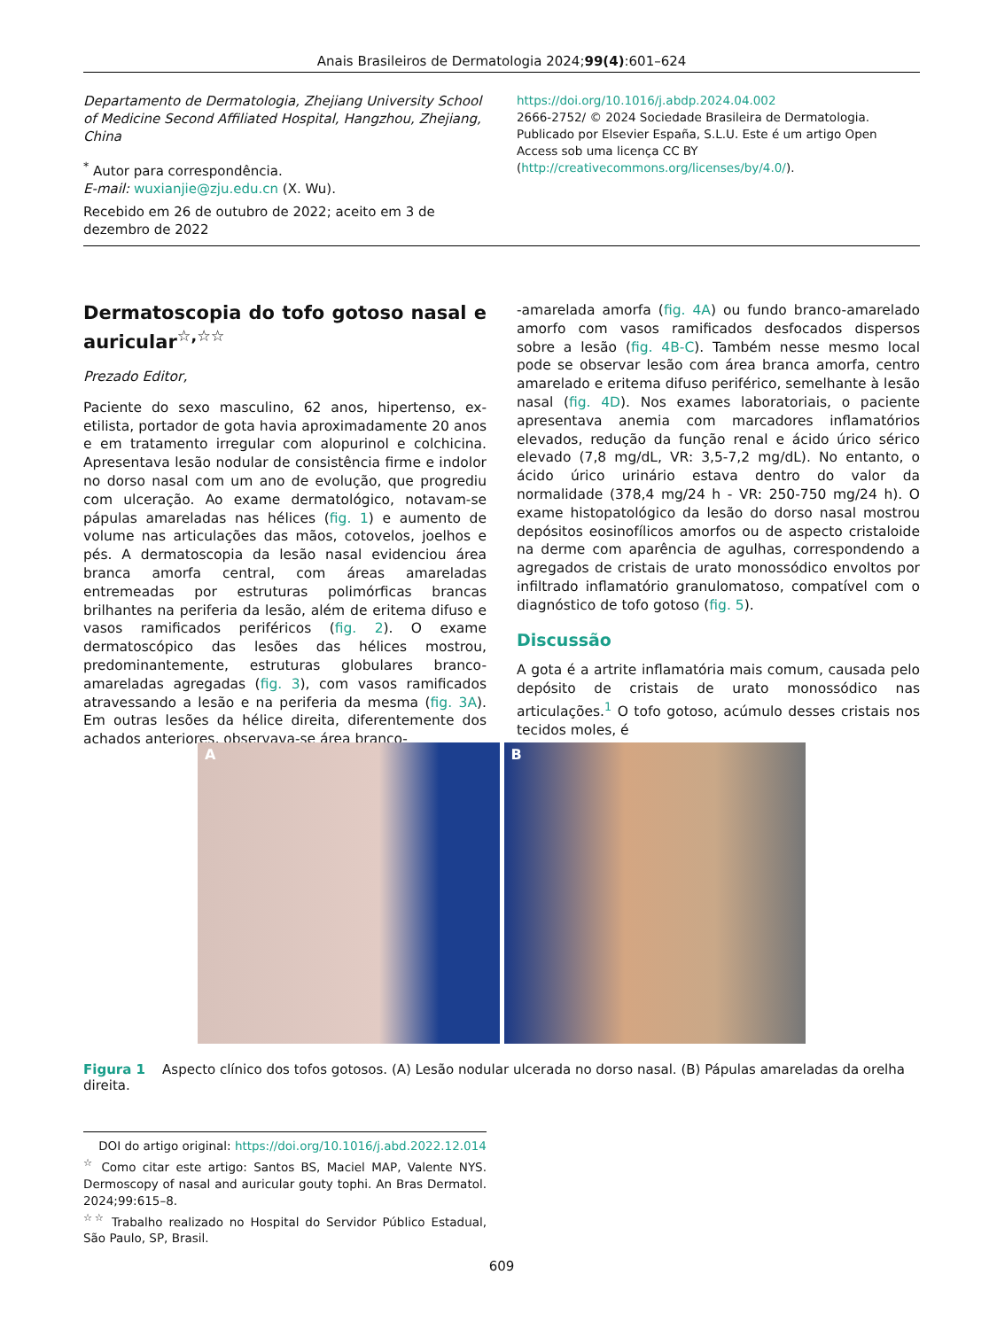Anais Brasileiros de Dermatologia 2024;99(4):601–624
Departamento de Dermatologia, Zhejiang University School of Medicine Second Affiliated Hospital, Hangzhou, Zhejiang, China
<sup>*</sup> Autor para correspondência.
E-mail: wuxianjie@zju.edu.cn (X. Wu).
Recebido em 26 de outubro de 2022; aceito em 3 de dezembro de 2022
https://doi.org/10.1016/j.abdp.2024.04.002
2666-2752/ © 2024 Sociedade Brasileira de Dermatologia. Publicado por Elsevier España, S.L.U. Este é um artigo Open Access sob uma licença CC BY (http://creativecommons.org/licenses/by/4.0/).
Dermatoscopia do tofo gotoso nasal e auricular<sup>☆,☆☆</sup>
Prezado Editor,
Paciente do sexo masculino, 62 anos, hipertenso, ex-etilista, portador de gota havia aproximadamente 20 anos e em tratamento irregular com alopurinol e colchicina. Apresentava lesão nodular de consistência firme e indolor no dorso nasal com um ano de evolução, que progrediu com ulceração. Ao exame dermatológico, notavam-se pápulas amareladas nas hélices (fig. 1) e aumento de volume nas articulações das mãos, cotovelos, joelhos e pés. A dermatoscopia da lesão nasal evidenciou área branca amorfa central, com áreas amareladas entremeadas por estruturas polimórficas brancas brilhantes na periferia da lesão, além de eritema difuso e vasos ramificados periféricos (fig. 2). O exame dermatoscópico das lesões das hélices mostrou, predominantemente, estruturas globulares branco-amareladas agregadas (fig. 3), com vasos ramificados atravessando a lesão e na periferia da mesma (fig. 3A). Em outras lesões da hélice direita, diferentemente dos achados anteriores, observava-se área branco-
-amarelada amorfa (fig. 4A) ou fundo branco-amarelado amorfo com vasos ramificados desfocados dispersos sobre a lesão (fig. 4B-C). Também nesse mesmo local pode se observar lesão com área branca amorfa, centro amarelado e eritema difuso periférico, semelhante à lesão nasal (fig. 4D). Nos exames laboratoriais, o paciente apresentava anemia com marcadores inflamatórios elevados, redução da função renal e ácido úrico sérico elevado (7,8 mg/dL, VR: 3,5-7,2 mg/dL). No entanto, o ácido úrico urinário estava dentro do valor da normalidade (378,4 mg/24 h - VR: 250-750 mg/24 h). O exame histopatológico da lesão do dorso nasal mostrou depósitos eosinofílicos amorfos ou de aspecto cristaloide na derme com aparência de agulhas, correspondendo a agregados de cristais de urato monossódico envoltos por infiltrado inflamatório granulomatoso, compatível com o diagnóstico de tofo gotoso (fig. 5).
Discussão
A gota é a artrite inflamatória mais comum, causada pelo depósito de cristais de urato monossódico nas articulações.<sup>1</sup> O tofo gotoso, acúmulo desses cristais nos tecidos moles, é
A B
Figura 1 Aspecto clínico dos tofos gotosos. (A) Lesão nodular ulcerada no dorso nasal. (B) Pápulas amareladas da orelha direita.
DOI do artigo original: https://doi.org/10.1016/j.abd.2022.12.014
<sup>☆</sup> Como citar este artigo: Santos BS, Maciel MAP, Valente NYS. Dermoscopy of nasal and auricular gouty tophi. An Bras Dermatol. 2024;99:615–8.
<sup>☆☆</sup> Trabalho realizado no Hospital do Servidor Público Estadual, São Paulo, SP, Brasil.
609